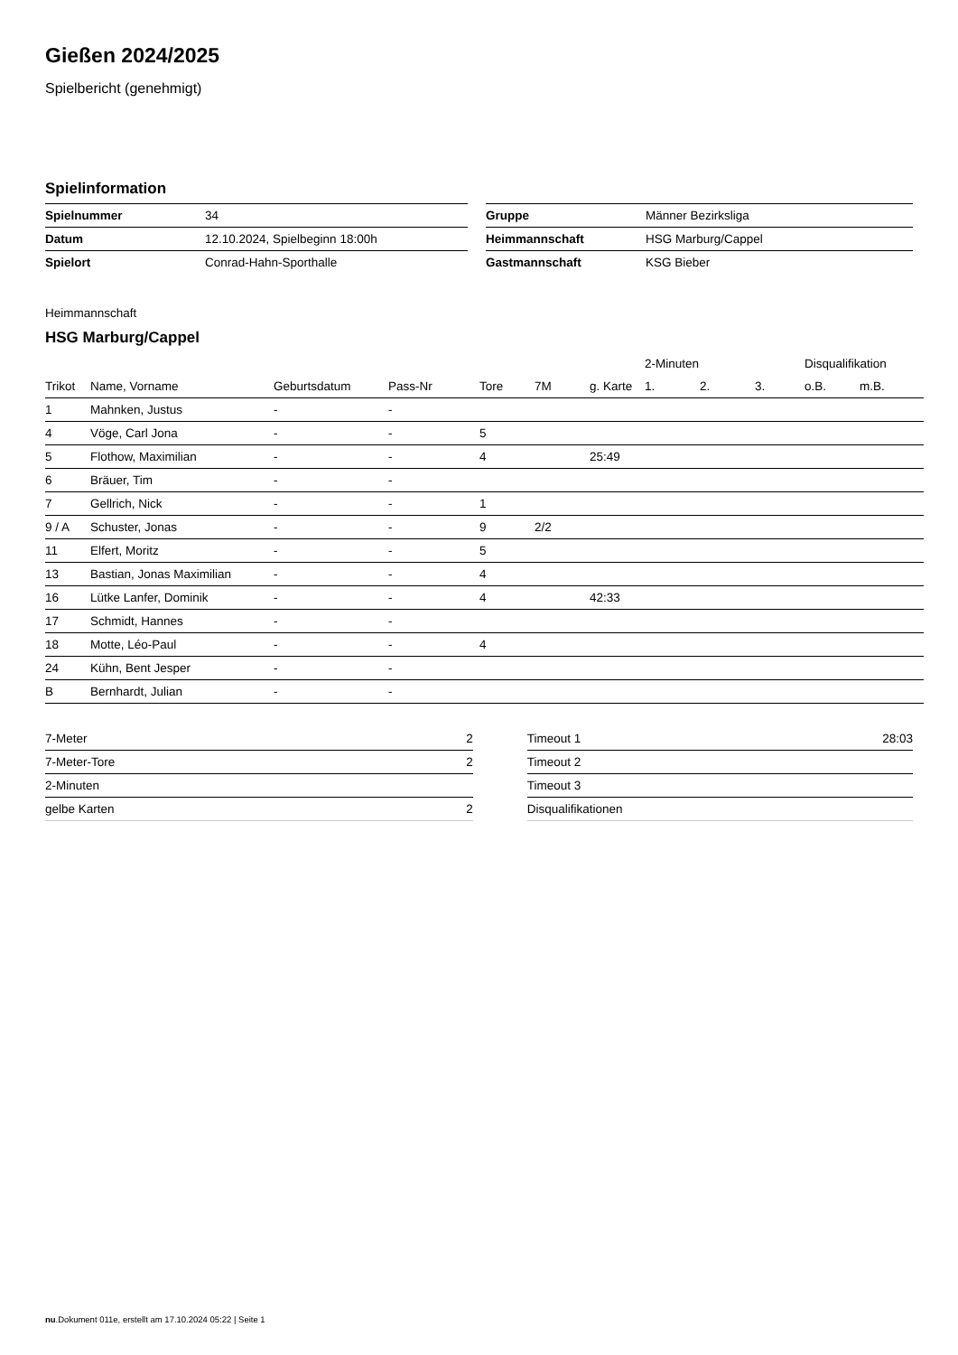Gießen 2024/2025
Spielbericht (genehmigt)
Spielinformation
| Spielnummer | 34 |
| Datum | 12.10.2024, Spielbeginn 18:00h |
| Spielort | Conrad-Hahn-Sporthalle |
| Gruppe | Männer Bezirksliga |
| Heimmannschaft | HSG Marburg/Cappel |
| Gastmannschaft | KSG Bieber |
Heimmannschaft
HSG Marburg/Cappel
| | | | | | | | 2-Minuten | | | Disqualifikation | |
| --- | --- | --- | --- | --- | --- | --- | --- | --- | --- | --- | --- |
| Trikot | Name, Vorname | Geburtsdatum | Pass-Nr | Tore | 7M | g. Karte | 1. | 2. | 3. | o.B. | m.B. |
| 1 | Mahnken, Justus | - | - | | | | | | | | |
| 4 | Vöge, Carl Jona | - | - | 5 | | | | | | | |
| 5 | Flothow, Maximilian | - | - | 4 | | 25:49 | | | | | |
| 6 | Bräuer, Tim | - | - | | | | | | | | |
| 7 | Gellrich, Nick | - | - | 1 | | | | | | | |
| 9 / A | Schuster, Jonas | - | - | 9 | 2/2 | | | | | | |
| 11 | Elfert, Moritz | - | - | 5 | | | | | | | |
| 13 | Bastian, Jonas Maximilian | - | - | 4 | | | | | | | |
| 16 | Lütke Lanfer, Dominik | - | - | 4 | | 42:33 | | | | | |
| 17 | Schmidt, Hannes | - | - | | | | | | | | |
| 18 | Motte, Léo-Paul | - | - | 4 | | | | | | | |
| 24 | Kühn, Bent Jesper | - | - | | | | | | | | |
| B | Bernhardt, Julian | - | - | | | | | | | | |
| 7-Meter | 2 |
| 7-Meter-Tore | 2 |
| 2-Minuten | |
| gelbe Karten | 2 |
| Timeout 1 | 28:03 |
| Timeout 2 | |
| Timeout 3 | |
| Disqualifikationen | |
nu.Dokument 011e, erstellt am 17.10.2024 05:22 | Seite 1